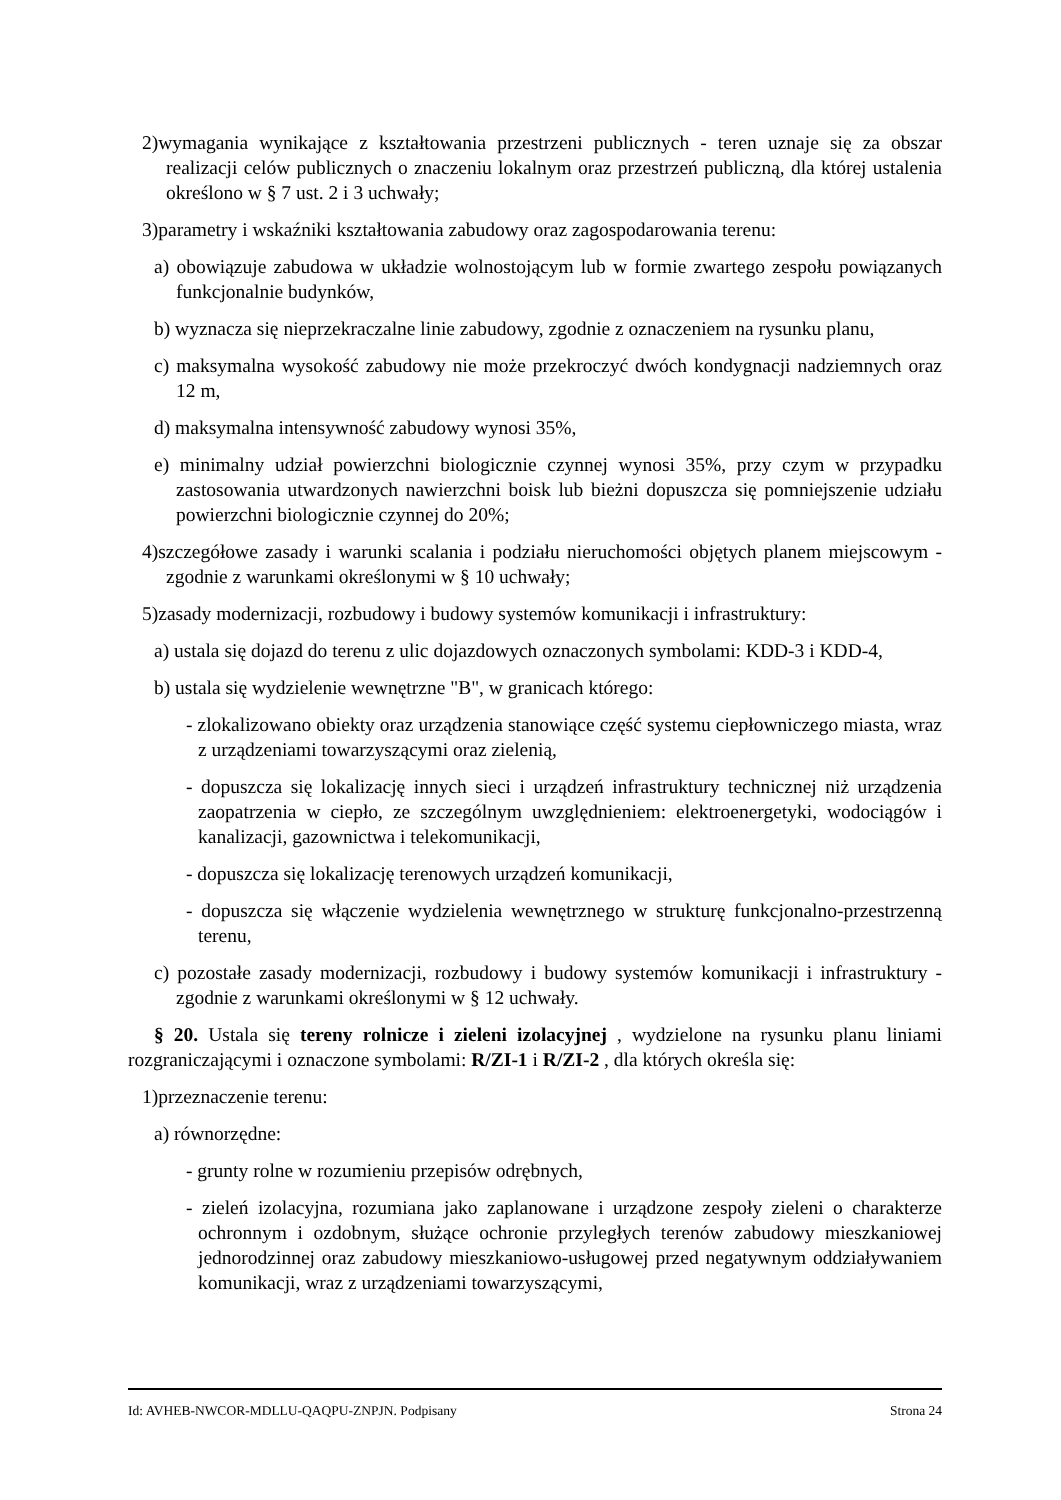2)wymagania wynikające z kształtowania przestrzeni publicznych - teren uznaje się za obszar realizacji celów publicznych o znaczeniu lokalnym oraz przestrzeń publiczną, dla której ustalenia określono w § 7 ust. 2 i 3 uchwały;
3)parametry i wskaźniki kształtowania zabudowy oraz zagospodarowania terenu:
a) obowiązuje zabudowa w układzie wolnostojącym lub w formie zwartego zespołu powiązanych funkcjonalnie budynków,
b) wyznacza się nieprzekraczalne linie zabudowy, zgodnie z oznaczeniem na rysunku planu,
c) maksymalna wysokość zabudowy nie może przekroczyć dwóch kondygnacji nadziemnych oraz 12 m,
d) maksymalna intensywność zabudowy wynosi 35%,
e) minimalny udział powierzchni biologicznie czynnej wynosi 35%, przy czym w przypadku zastosowania utwardzonych nawierzchni boisk lub bieżni dopuszcza się pomniejszenie udziału powierzchni biologicznie czynnej do 20%;
4)szczegółowe zasady i warunki scalania i podziału nieruchomości objętych planem miejscowym - zgodnie z warunkami określonymi w § 10 uchwały;
5)zasady modernizacji, rozbudowy i budowy systemów komunikacji i infrastruktury:
a) ustala się dojazd do terenu z ulic dojazdowych oznaczonych symbolami: KDD-3 i KDD-4,
b) ustala się wydzielenie wewnętrzne "B", w granicach którego:
- zlokalizowano obiekty oraz urządzenia stanowiące część systemu ciepłowniczego miasta, wraz z urządzeniami towarzyszącymi oraz zielenią,
- dopuszcza się lokalizację innych sieci i urządzeń infrastruktury technicznej niż urządzenia zaopatrzenia w ciepło, ze szczególnym uwzględnieniem: elektroenergetyki, wodociągów i kanalizacji, gazownictwa i telekomunikacji,
- dopuszcza się lokalizację terenowych urządzeń komunikacji,
- dopuszcza się włączenie wydzielenia wewnętrznego w strukturę funkcjonalno-przestrzenną terenu,
c) pozostałe zasady modernizacji, rozbudowy i budowy systemów komunikacji i infrastruktury - zgodnie z warunkami określonymi w § 12 uchwały.
§ 20. Ustala się tereny rolnicze i zieleni izolacyjnej , wydzielone na rysunku planu liniami rozgraniczającymi i oznaczone symbolami: R/ZI-1 i R/ZI-2 , dla których określa się:
1)przeznaczenie terenu:
a) równorzędne:
- grunty rolne w rozumieniu przepisów odrębnych,
- zieleń izolacyjna, rozumiana jako zaplanowane i urządzone zespoły zieleni o charakterze ochronnym i ozdobnym, służące ochronie przyległych terenów zabudowy mieszkaniowej jednorodzinnej oraz zabudowy mieszkaniowo-usługowej przed negatywnym oddziaływaniem komunikacji, wraz z urządzeniami towarzyszącymi,
Id: AVHEB-NWCOR-MDLLU-QAQPU-ZNPJN. Podpisany Strona 24